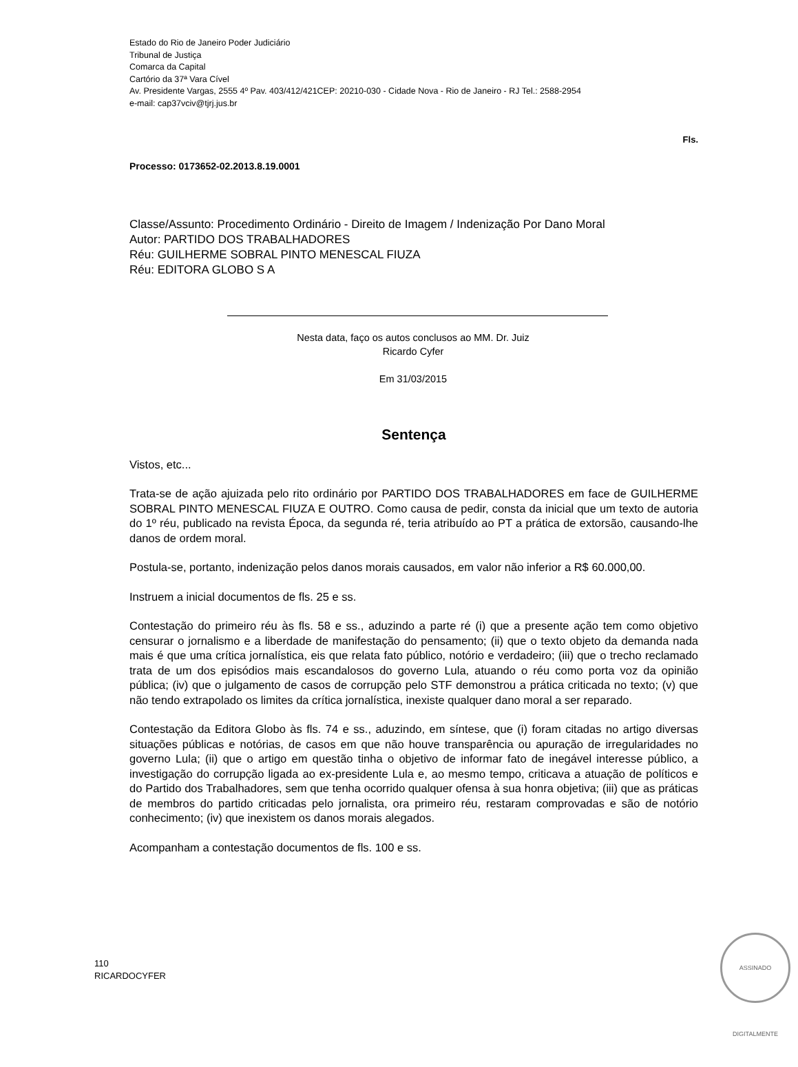Estado do Rio de Janeiro Poder Judiciário
Tribunal de Justiça
Comarca da Capital
Cartório da 37ª Vara Cível
Av. Presidente Vargas, 2555 4º Pav. 403/412/421CEP: 20210-030 - Cidade Nova - Rio de Janeiro - RJ Tel.: 2588-2954
e-mail: cap37vciv@tjrj.jus.br
Fls.
Processo: 0173652-02.2013.8.19.0001
Classe/Assunto: Procedimento Ordinário - Direito de Imagem / Indenização Por Dano Moral
Autor: PARTIDO DOS TRABALHADORES
Réu: GUILHERME SOBRAL PINTO MENESCAL FIUZA
Réu: EDITORA GLOBO S A
Nesta data, faço os autos conclusos ao MM. Dr. Juiz
Ricardo Cyfer
Em 31/03/2015
Sentença
Vistos, etc...
Trata-se de ação ajuizada pelo rito ordinário por PARTIDO DOS TRABALHADORES em face de GUILHERME SOBRAL PINTO MENESCAL FIUZA E OUTRO. Como causa de pedir, consta da inicial que um texto de autoria do 1º réu, publicado na revista Época, da segunda ré, teria atribuído ao PT a prática de extorsão, causando-lhe danos de ordem moral.
Postula-se, portanto, indenização pelos danos morais causados, em valor não inferior a R$ 60.000,00.
Instruem a inicial documentos de fls. 25 e ss.
Contestação do primeiro réu às fls. 58 e ss., aduzindo a parte ré (i) que a presente ação tem como objetivo censurar o jornalismo e a liberdade de manifestação do pensamento; (ii) que o texto objeto da demanda nada mais é que uma crítica jornalística, eis que relata fato público, notório e verdadeiro; (iii) que o trecho reclamado trata de um dos episódios mais escandalosos do governo Lula, atuando o réu como porta voz da opinião pública; (iv) que o julgamento de casos de corrupção pelo STF demonstrou a prática criticada no texto; (v) que não tendo extrapolado os limites da crítica jornalística, inexiste qualquer dano moral a ser reparado.
Contestação da Editora Globo às fls. 74 e ss., aduzindo, em síntese, que (i) foram citadas no artigo diversas situações públicas e notórias, de casos em que não houve transparência ou apuração de irregularidades no governo Lula; (ii) que o artigo em questão tinha o objetivo de informar fato de inegável interesse público, a investigação do corrupção ligada ao ex-presidente Lula e, ao mesmo tempo, criticava a atuação de políticos e do Partido dos Trabalhadores, sem que tenha ocorrido qualquer ofensa à sua honra objetiva; (iii) que as práticas de membros do partido criticadas pelo jornalista, ora primeiro réu, restaram comprovadas e são de notório conhecimento; (iv) que inexistem os danos morais alegados.
Acompanham a contestação documentos de fls. 100 e ss.
110
RICARDOCYFER
ASSINADO DIGITALMENTE